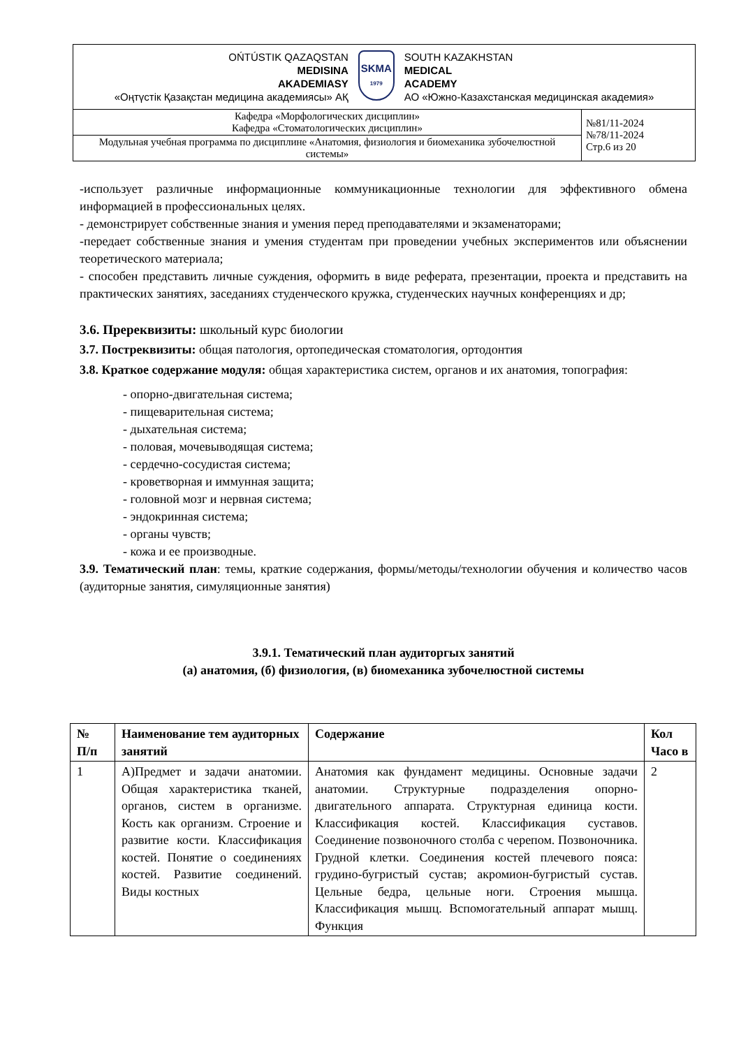| OŃTÚSTIK QAZAQSTAN MEDISINA AKADEMIASY «Оңтүстік Қазақстан медицина академиясы» АҚ SKMA 1979 SOUTH KAZAKHSTAN MEDICAL ACADEMY АО «Южно-Казахстанская медицинская академия» | |
| Кафедра «Морфологических дисциплин» Кафедра «Стоматологических дисциплин» | №81/11-2024 №78/11-2024 Стр.6 из 20 |
| Модульная учебная программа по дисциплине «Анатомия, физиология и биомеханика зубочелюстной системы» | |
-использует различные информационные коммуникационные технологии для эффективного обмена информацией в профессиональных целях.
- демонстрирует собственные знания и умения перед преподавателями и экзаменаторами;
-передает собственные знания и умения студентам при проведении учебных экспериментов или объяснении теоретического материала;
- способен представить личные суждения, оформить в виде реферата, презентации, проекта и представить на практических занятиях, заседаниях студенческого кружка, студенческих научных конференциях и др;
3.6. Пререквизиты: школьный курс биологии
3.7. Постреквизиты: общая патология, ортопедическая стоматология, ортодонтия
3.8. Краткое содержание модуля: общая характеристика систем, органов и их анатомия, топография:
- опорно-двигательная система;
- пищеварительная система;
- дыхательная система;
- половая, мочевыводящая система;
- сердечно-сосудистая система;
- кроветворная и иммунная защита;
- головной мозг и нервная система;
- эндокринная система;
- органы чувств;
- кожа и ее производные.
3.9. Тематический план: темы, краткие содержания, формы/методы/технологии обучения и количество часов (аудиторные занятия, симуляционные занятия)
3.9.1. Тематический план аудиторгых занятий
(а) анатомия, (б) физиология, (в) биомеханика зубочелюстной системы
| № П/п | Наименование тем аудиторных занятий | Содержание | Кол Часо в |
| --- | --- | --- | --- |
| 1 | А)Предмет и задачи анатомии. Общая характеристика тканей, органов, систем в организме. Кость как организм. Строение и развитие кости. Классификация костей. Понятие о соединениях костей. Развитие соединений. Виды костных | Анатомия как фундамент медицины. Основные задачи анатомии. Структурные подразделения опорно-двигательного аппарата. Структурная единица кости. Классификация костей. Классификация суставов. Соединение позвоночного столба с черепом. Позвоночника. Грудной клетки. Соединения костей плечевого пояса: грудино-бугристый сустав; акромион-бугристый сустав. Цельные бедра, цельные ноги. Строения мышца. Классификация мышц. Вспомогательный аппарат мышц. Функция | 2 |